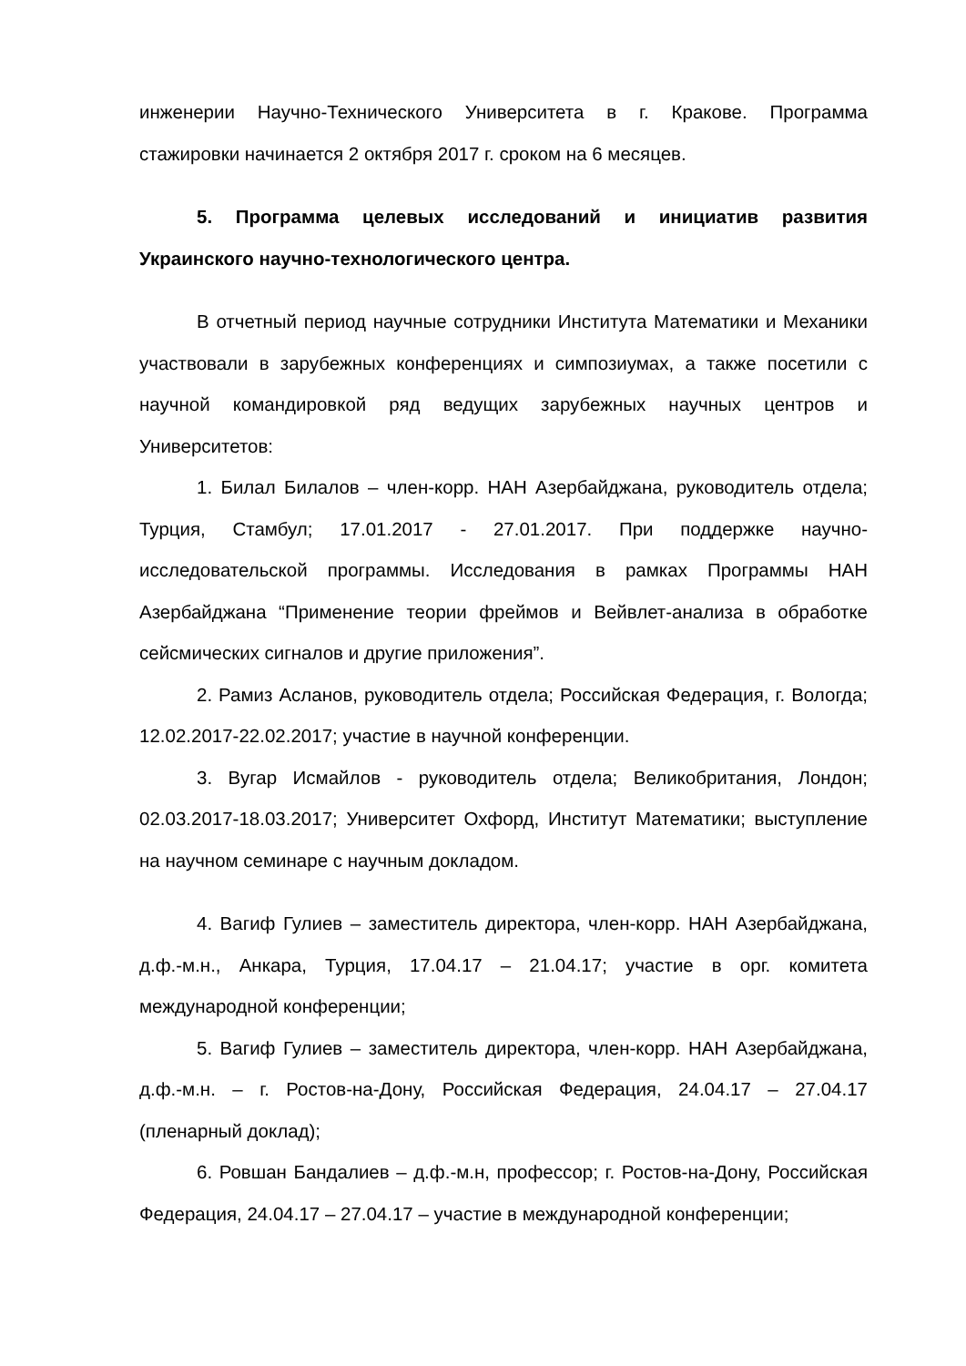инженерии Научно-Технического Университета в г. Кракове. Программа стажировки начинается 2 октября 2017 г. сроком на 6 месяцев.
5. Программа целевых исследований и инициатив развития Украинского научно-технологического центра.
В отчетный период научные сотрудники Института Математики и Механики участвовали в зарубежных конференциях и симпозиумах, а также посетили с научной командировкой ряд ведущих зарубежных научных центров и Университетов:
1. Билал Билалов – член-корр. НАН Азербайджана, руководитель отдела; Турция, Стамбул; 17.01.2017 - 27.01.2017. При поддержке научно-исследовательской программы. Исследования в рамках Программы НАН Азербайджана “Применение теории фреймов и Вейвлет-анализа в обработке сейсмических сигналов и другие приложения”.
2. Рамиз Асланов, руководитель отдела; Российская Федерация, г. Вологда; 12.02.2017-22.02.2017; участие в научной конференции.
3. Вугар Исмайлов - руководитель отдела; Великобритания, Лондон; 02.03.2017-18.03.2017; Университет Охфорд, Институт Математики; выступление на научном семинаре с научным докладом.
4. Вагиф Гулиев – заместитель директора, член-корр. НАН Азербайджана, д.ф.-м.н., Анкара, Турция, 17.04.17 – 21.04.17; участие в орг. комитета международной конференции;
5. Вагиф Гулиев – заместитель директора, член-корр. НАН Азербайджана, д.ф.-м.н. – г. Ростов-на-Дону, Российская Федерация, 24.04.17 – 27.04.17 (пленарный доклад);
6. Ровшан Бандалиев – д.ф.-м.н, профессор; г. Ростов-на-Дону, Российская Федерация, 24.04.17 – 27.04.17 – участие в международной конференции;